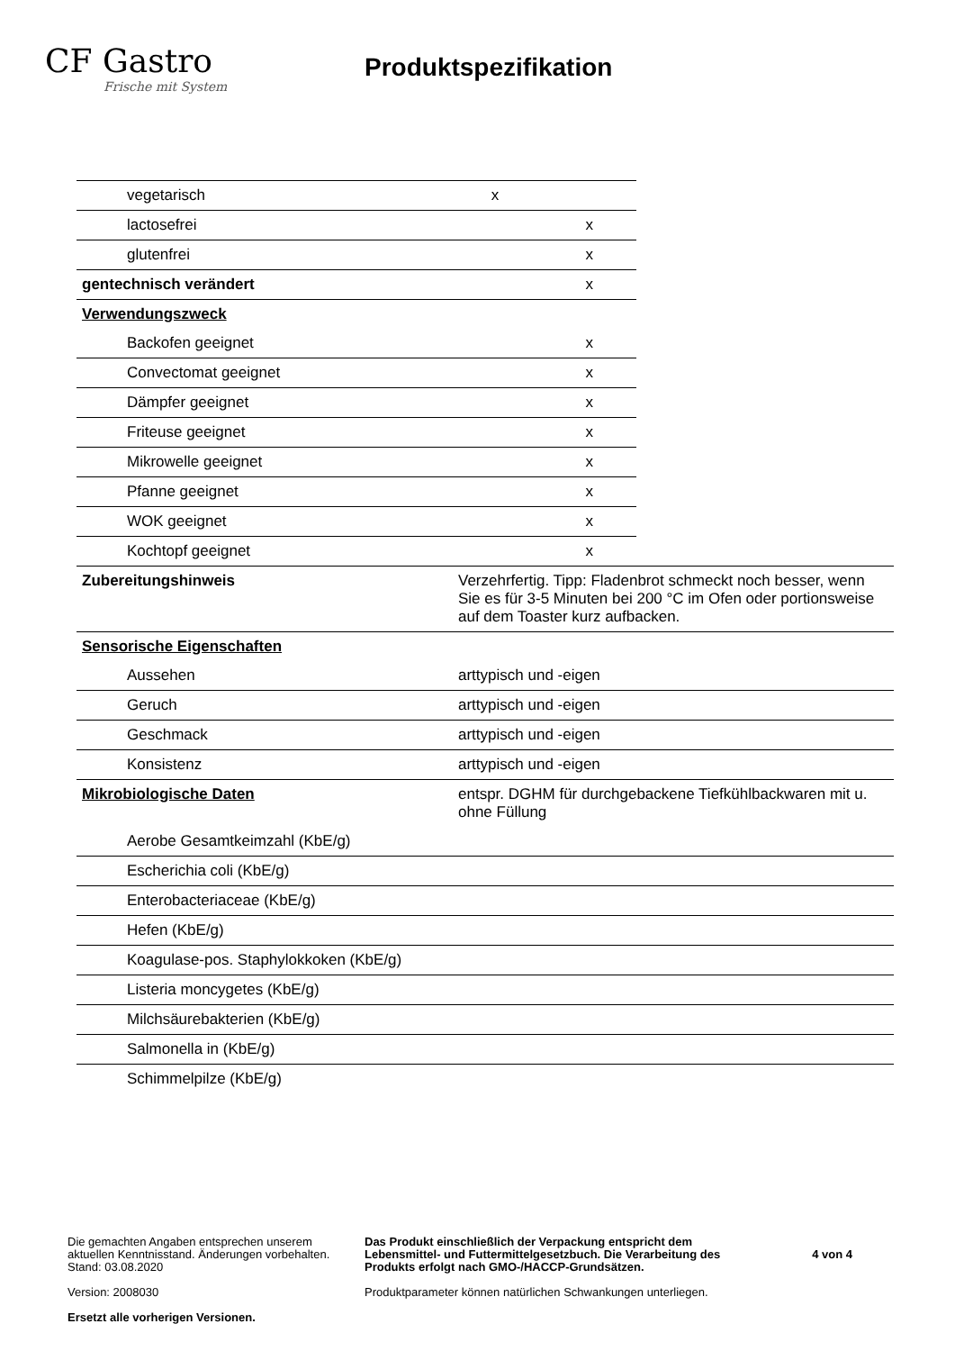CF Gastro
Frische mit System
Produktspezifikation
| vegetarisch | x | |
| lactosefrei | | x |
| glutenfrei | | x |
| gentechnisch verändert | | x |
| Verwendungszweck | | |
| Backofen geeignet | | x |
| Convectomat geeignet | | x |
| Dämpfer geeignet | | x |
| Friteuse geeignet | | x |
| Mikrowelle geeignet | | x |
| Pfanne geeignet | | x |
| WOK geeignet | | x |
| Kochtopf geeignet | | x |
| Zubereitungshinweis | Verzehrfertig. Tipp: Fladenbrot schmeckt noch besser, wenn Sie es für 3-5 Minuten bei 200 °C im Ofen oder portionsweise auf dem Toaster kurz aufbacken. |
| Sensorische Eigenschaften | |
| Aussehen | arttypisch und -eigen |
| Geruch | arttypisch und -eigen |
| Geschmack | arttypisch und -eigen |
| Konsistenz | arttypisch und -eigen |
| Mikrobiologische Daten | entspr. DGHM für durchgebackene Tiefkühlbackwaren mit u. ohne Füllung |
| Aerobe Gesamtkeimzahl (KbE/g) | |
| Escherichia coli (KbE/g) | |
| Enterobacteriaceae (KbE/g) | |
| Hefen (KbE/g) | |
| Koagulase-pos. Staphylokkoken (KbE/g) | |
| Listeria moncygetes (KbE/g) | |
| Milchsäurebakterien (KbE/g) | |
| Salmonella in (KbE/g) | |
| Schimmelpilze (KbE/g) | |
Die gemachten Angaben entsprechen unserem aktuellen Kenntnisstand. Änderungen vorbehalten.
Stand: 03.08.2020
Version: 2008030
Ersetzt alle vorherigen Versionen.
Das Produkt einschließlich der Verpackung entspricht dem Lebensmittel- und Futtermittelgesetzbuch. Die Verarbeitung des Produkts erfolgt nach GMO-/HACCP-Grundsätzen.
Produktparameter können natürlichen Schwankungen unterliegen.
4 von 4